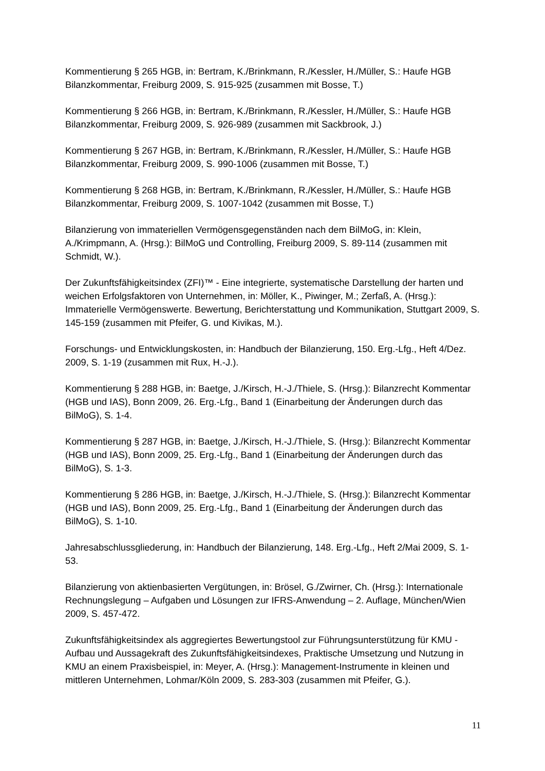Kommentierung § 265 HGB, in: Bertram, K./Brinkmann, R./Kessler, H./Müller, S.: Haufe HGB Bilanzkommentar, Freiburg 2009, S. 915-925 (zusammen mit Bosse, T.)
Kommentierung § 266 HGB, in: Bertram, K./Brinkmann, R./Kessler, H./Müller, S.: Haufe HGB Bilanzkommentar, Freiburg 2009, S. 926-989 (zusammen mit Sackbrook, J.)
Kommentierung § 267 HGB, in: Bertram, K./Brinkmann, R./Kessler, H./Müller, S.: Haufe HGB Bilanzkommentar, Freiburg 2009, S. 990-1006 (zusammen mit Bosse, T.)
Kommentierung § 268 HGB, in: Bertram, K./Brinkmann, R./Kessler, H./Müller, S.: Haufe HGB Bilanzkommentar, Freiburg 2009, S. 1007-1042 (zusammen mit Bosse, T.)
Bilanzierung von immateriellen Vermögensgegenständen nach dem BilMoG, in: Klein, A./Krimpmann, A. (Hrsg.): BilMoG und Controlling, Freiburg 2009, S. 89-114 (zusammen mit Schmidt, W.).
Der Zukunftsfähigkeitsindex (ZFI)™ - Eine integrierte, systematische Darstellung der harten und weichen Erfolgsfaktoren von Unternehmen, in: Möller, K., Piwinger, M.; Zerfaß, A. (Hrsg.): Immaterielle Vermögenswerte. Bewertung, Berichterstattung und Kommunikation, Stuttgart 2009, S. 145-159 (zusammen mit Pfeifer, G. und Kivikas, M.).
Forschungs- und Entwicklungskosten, in: Handbuch der Bilanzierung, 150. Erg.-Lfg., Heft 4/Dez. 2009, S. 1-19 (zusammen mit Rux, H.-J.).
Kommentierung § 288 HGB, in: Baetge, J./Kirsch, H.-J./Thiele, S. (Hrsg.): Bilanzrecht Kommentar (HGB und IAS), Bonn 2009, 26. Erg.-Lfg., Band 1 (Einarbeitung der Änderungen durch das BilMoG), S. 1-4.
Kommentierung § 287 HGB, in: Baetge, J./Kirsch, H.-J./Thiele, S. (Hrsg.): Bilanzrecht Kommentar (HGB und IAS), Bonn 2009, 25. Erg.-Lfg., Band 1 (Einarbeitung der Änderungen durch das BilMoG), S. 1-3.
Kommentierung § 286 HGB, in: Baetge, J./Kirsch, H.-J./Thiele, S. (Hrsg.): Bilanzrecht Kommentar (HGB und IAS), Bonn 2009, 25. Erg.-Lfg., Band 1 (Einarbeitung der Änderungen durch das BilMoG), S. 1-10.
Jahresabschlussgliederung, in: Handbuch der Bilanzierung, 148. Erg.-Lfg., Heft 2/Mai 2009, S. 1-53.
Bilanzierung von aktienbasierten Vergütungen, in: Brösel, G./Zwirner, Ch. (Hrsg.): Internationale Rechnungslegung – Aufgaben und Lösungen zur IFRS-Anwendung – 2. Auflage, München/Wien 2009, S. 457-472.
Zukunftsfähigkeitsindex als aggregiertes Bewertungstool zur Führungsunterstützung für KMU - Aufbau und Aussagekraft des Zukunftsfähigkeitsindexes, Praktische Umsetzung und Nutzung in KMU an einem Praxisbeispiel, in: Meyer, A. (Hrsg.): Management-Instrumente in kleinen und mittleren Unternehmen, Lohmar/Köln 2009, S. 283-303 (zusammen mit Pfeifer, G.).
11